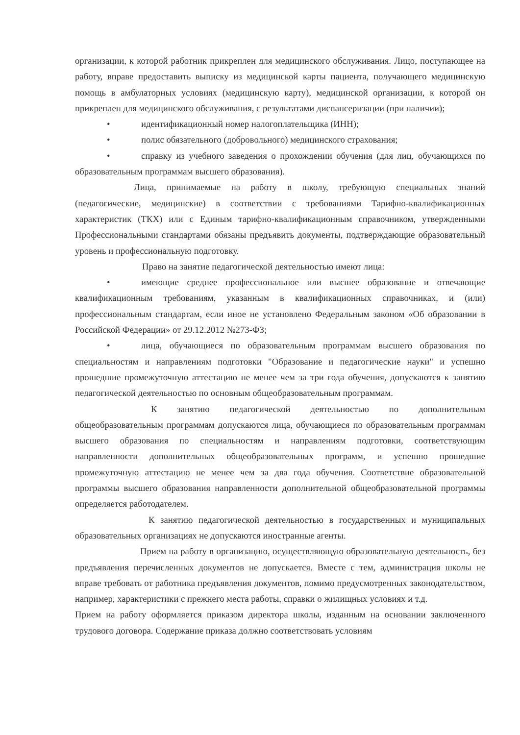организации, к которой работник прикреплен для медицинского обслуживания. Лицо, поступающее на работу, вправе предоставить выписку из медицинской карты пациента, получающего медицинскую помощь в амбулаторных условиях (медицинскую карту), медицинской организации, к которой он прикреплен для медицинского обслуживания, с результатами диспансеризации (при наличии);
• идентификационный номер налогоплательщика (ИНН);
• полис обязательного (добровольного) медицинского страхования;
• справку из учебного заведения о прохождении обучения (для лиц, обучающихся по образовательным программам высшего образования).
Лица, принимаемые на работу в школу, требующую специальных знаний (педагогические, медицинские) в соответствии с требованиями Тарифно-квалификационных характеристик (ТКХ) или с Единым тарифно-квалификационным справочником, утвержденными Профессиональными стандартами обязаны предъявить документы, подтверждающие образовательный уровень и профессиональную подготовку.
Право на занятие педагогической деятельностью имеют лица:
• имеющие среднее профессиональное или высшее образование и отвечающие квалификационным требованиям, указанным в квалификационных справочниках, и (или) профессиональным стандартам, если иное не установлено Федеральным законом «Об образовании в Российской Федерации» от 29.12.2012 №273-ФЗ;
• лица, обучающиеся по образовательным программам высшего образования по специальностям и направлениям подготовки "Образование и педагогические науки" и успешно прошедшие промежуточную аттестацию не менее чем за три года обучения, допускаются к занятию педагогической деятельностью по основным общеобразовательным программам.
К занятию педагогической деятельностью по дополнительным общеобразовательным программам допускаются лица, обучающиеся по образовательным программам высшего образования по специальностям и направлениям подготовки, соответствующим направленности дополнительных общеобразовательных программ, и успешно прошедшие промежуточную аттестацию не менее чем за два года обучения. Соответствие образовательной программы высшего образования направленности дополнительной общеобразовательной программы определяется работодателем.
К занятию педагогической деятельностью в государственных и муниципальных образовательных организациях не допускаются иностранные агенты.
Прием на работу в организацию, осуществляющую образовательную деятельность, без предъявления перечисленных документов не допускается. Вместе с тем, администрация школы не вправе требовать от работника предъявления документов, помимо предусмотренных законодательством, например, характеристики с прежнего места работы, справки о жилищных условиях и т.д.
Прием на работу оформляется приказом директора школы, изданным на основании заключенного трудового договора. Содержание приказа должно соответствовать условиям